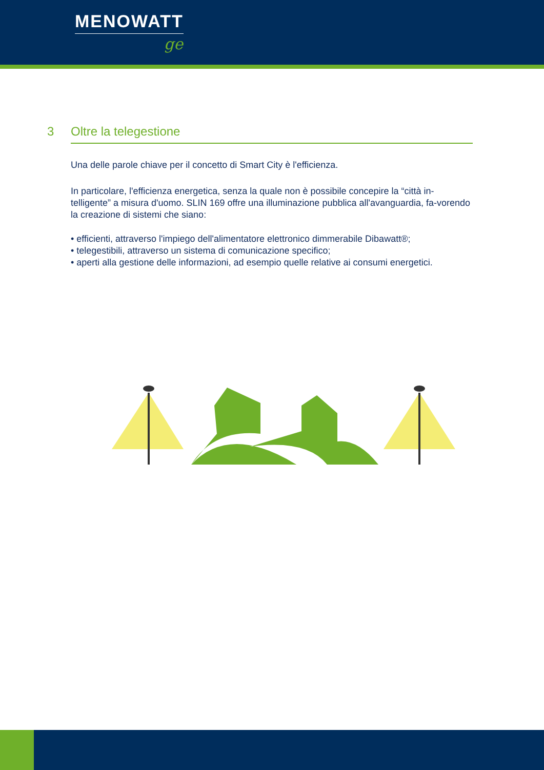MENOWATT
ge
3 Oltre la telegestione
Una delle parole chiave per il concetto di Smart City è l'efficienza.
In particolare, l'efficienza energetica, senza la quale non è possibile concepire la “città in-telligente” a misura d'uomo. SLIN 169 offre una illuminazione pubblica all'avanguardia, fa-vorendo la creazione di sistemi che siano:
• efficienti, attraverso l'impiego dell'alimentatore elettronico dimmerabile Dibawatt®;
• telegestibili, attraverso un sistema di comunicazione specifico;
• aperti alla gestione delle informazioni, ad esempio quelle relative ai consumi energetici.